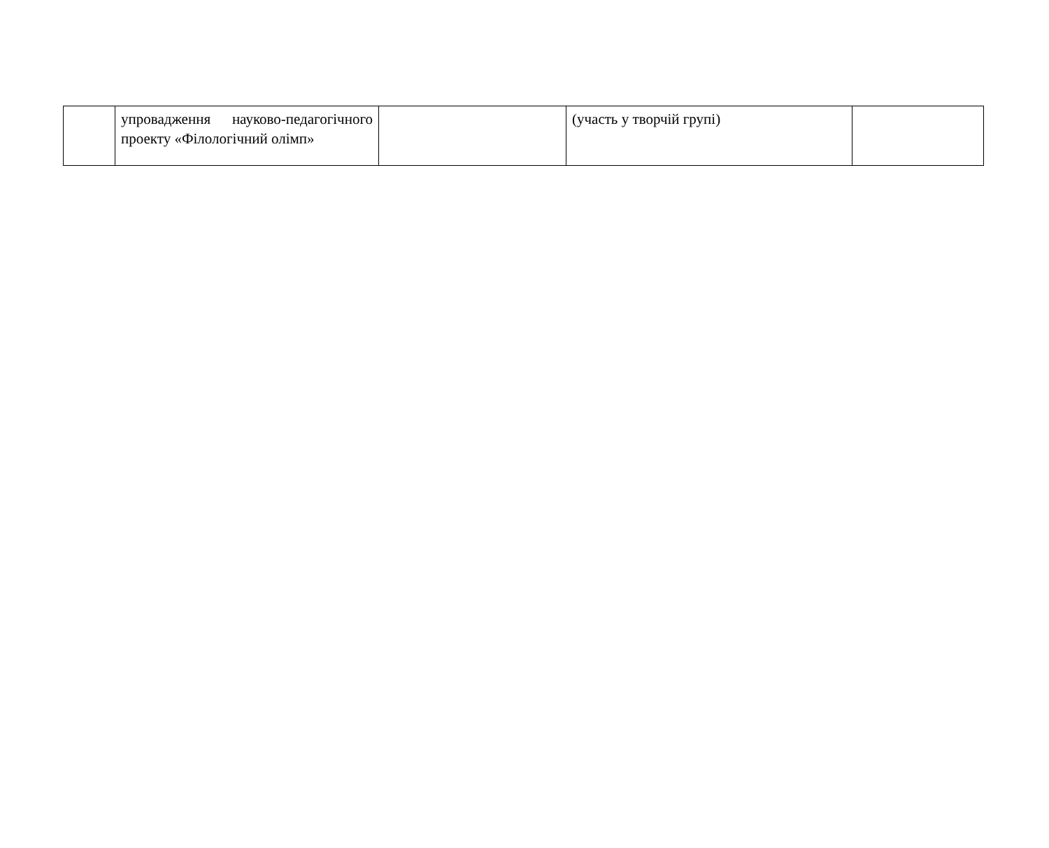| | упровадження науково-педагогічного проекту «Філологічний олімп» | | (участь у творчій групі) | |